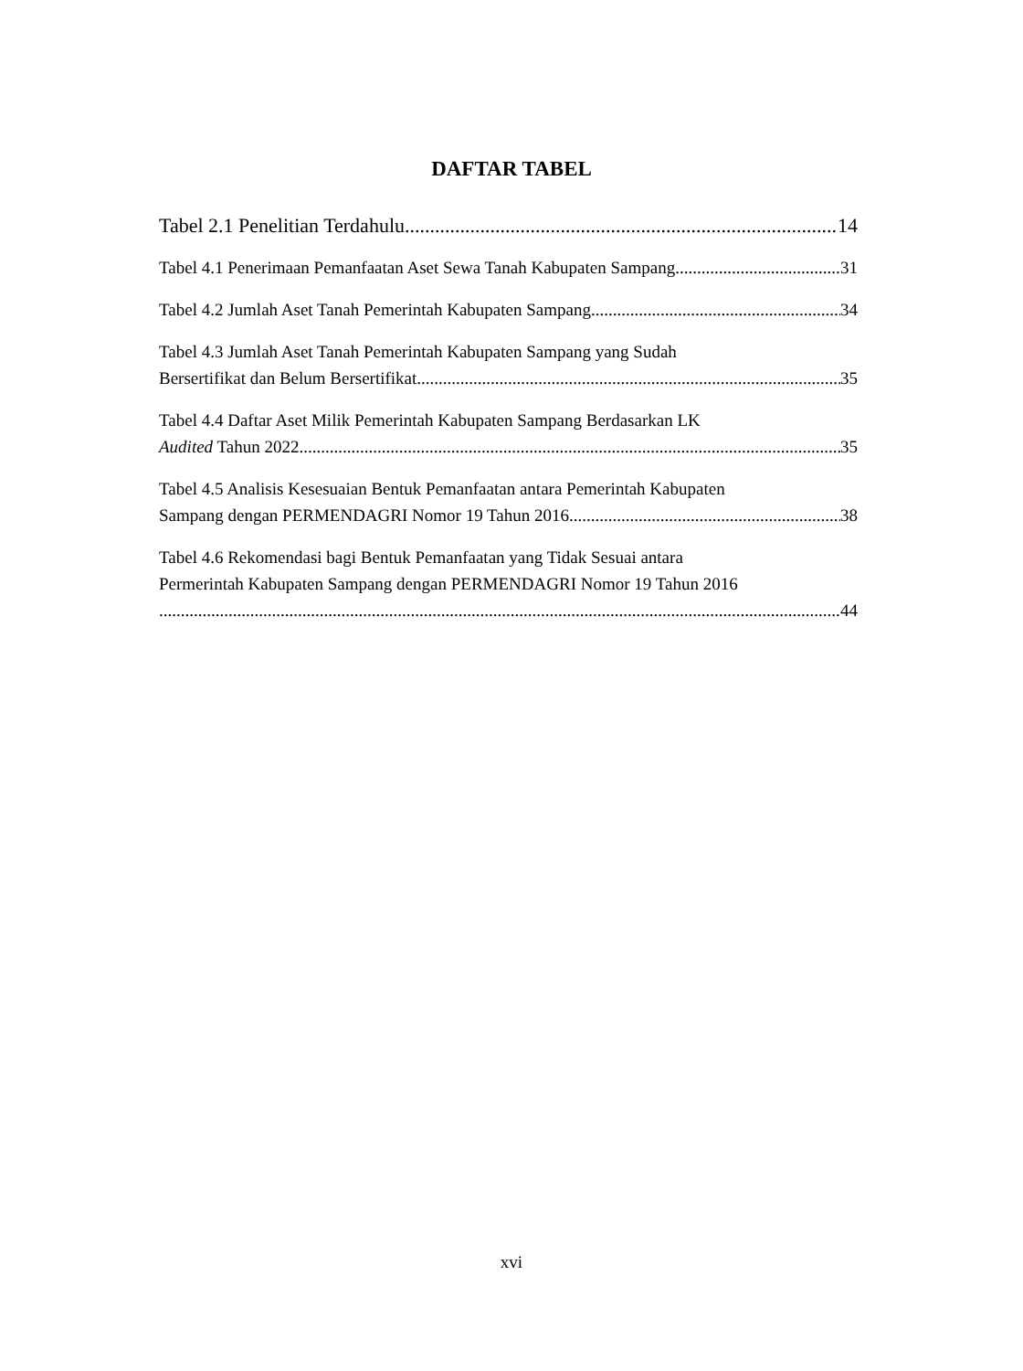DAFTAR TABEL
Tabel 2.1 Penelitian Terdahulu 14
Tabel 4.1 Penerimaan Pemanfaatan Aset Sewa Tanah Kabupaten Sampang 31
Tabel 4.2 Jumlah Aset Tanah Pemerintah Kabupaten Sampang 34
Tabel 4.3 Jumlah Aset Tanah Pemerintah Kabupaten Sampang yang Sudah
Bersertifikat dan Belum Bersertifikat 35
Tabel 4.4 Daftar Aset Milik Pemerintah Kabupaten Sampang Berdasarkan LK
Audited Tahun 2022 35
Tabel 4.5 Analisis Kesesuaian Bentuk Pemanfaatan antara Pemerintah Kabupaten
Sampang dengan PERMENDAGRI Nomor 19 Tahun 2016 38
Tabel 4.6 Rekomendasi bagi Bentuk Pemanfaatan yang Tidak Sesuai antara
Permerintah Kabupaten Sampang dengan PERMENDAGRI Nomor 19 Tahun 2016
44
xvi